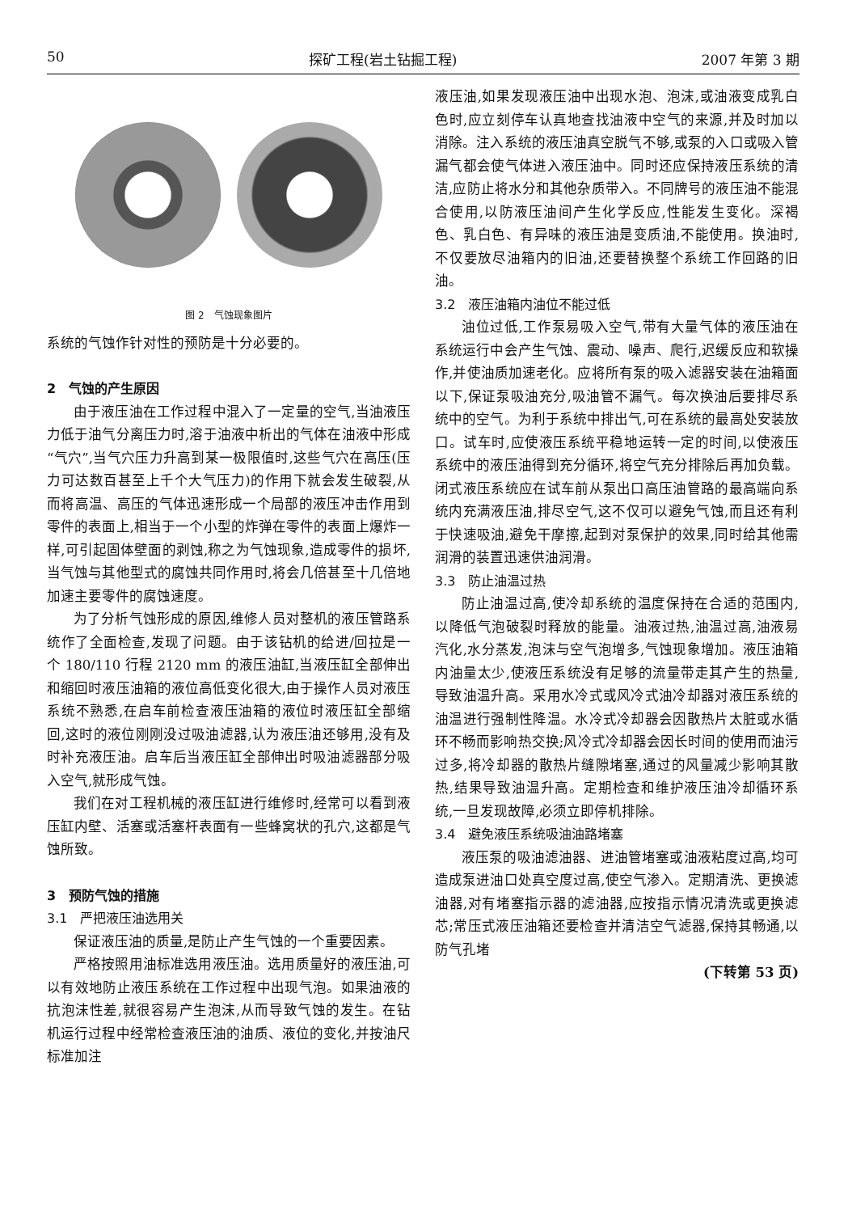50 探矿工程(岩土钻掘工程) 2007 年第 3 期
图 2　气蚀现象图片
系统的气蚀作针对性的预防是十分必要的。
2　气蚀的产生原因
由于液压油在工作过程中混入了一定量的空气,当油液压力低于油气分离压力时,溶于油液中析出的气体在油液中形成“气穴”,当气穴压力升高到某一极限值时,这些气穴在高压(压力可达数百甚至上千个大气压力)的作用下就会发生破裂,从而将高温、高压的气体迅速形成一个局部的液压冲击作用到零件的表面上,相当于一个小型的炸弹在零件的表面上爆炸一样,可引起固体壁面的剥蚀,称之为气蚀现象,造成零件的损坏,当气蚀与其他型式的腐蚀共同作用时,将会几倍甚至十几倍地加速主要零件的腐蚀速度。
为了分析气蚀形成的原因,维修人员对整机的液压管路系统作了全面检查,发现了问题。由于该钻机的给进/回拉是一个 180/110 行程 2120 mm 的液压油缸,当液压缸全部伸出和缩回时液压油箱的液位高低变化很大,由于操作人员对液压系统不熟悉,在启车前检查液压油箱的液位时液压缸全部缩回,这时的液位刚刚没过吸油滤器,认为液压油还够用,没有及时补充液压油。启车后当液压缸全部伸出时吸油滤器部分吸入空气,就形成气蚀。
我们在对工程机械的液压缸进行维修时,经常可以看到液压缸内壁、活塞或活塞杆表面有一些蜂窝状的孔穴,这都是气蚀所致。
3　预防气蚀的措施
3.1　严把液压油选用关
保证液压油的质量,是防止产生气蚀的一个重要因素。
严格按照用油标准选用液压油。选用质量好的液压油,可以有效地防止液压系统在工作过程中出现气泡。如果油液的抗泡沫性差,就很容易产生泡沫,从而导致气蚀的发生。在钻机运行过程中经常检查液压油的油质、液位的变化,并按油尺标准加注
液压油,如果发现液压油中出现水泡、泡沫,或油液变成乳白色时,应立刻停车认真地查找油液中空气的来源,并及时加以消除。注入系统的液压油真空脱气不够,或泵的入口或吸入管漏气都会使气体进入液压油中。同时还应保持液压系统的清洁,应防止将水分和其他杂质带入。不同牌号的液压油不能混合使用,以防液压油间产生化学反应,性能发生变化。深褐色、乳白色、有异味的液压油是变质油,不能使用。换油时,不仅要放尽油箱内的旧油,还要替换整个系统工作回路的旧油。
3.2　液压油箱内油位不能过低
油位过低,工作泵易吸入空气,带有大量气体的液压油在系统运行中会产生气蚀、震动、噪声、爬行,迟缓反应和软操作,并使油质加速老化。应将所有泵的吸入滤器安装在油箱面以下,保证泵吸油充分,吸油管不漏气。每次换油后要排尽系统中的空气。为利于系统中排出气,可在系统的最高处安装放口。试车时,应使液压系统平稳地运转一定的时间,以使液压系统中的液压油得到充分循环,将空气充分排除后再加负载。闭式液压系统应在试车前从泵出口高压油管路的最高端向系统内充满液压油,排尽空气,这不仅可以避免气蚀,而且还有利于快速吸油,避免干摩擦,起到对泵保护的效果,同时给其他需润滑的装置迅速供油润滑。
3.3　防止油温过热
防止油温过高,使冷却系统的温度保持在合适的范围内,以降低气泡破裂时释放的能量。油液过热,油温过高,油液易汽化,水分蒸发,泡沫与空气泡增多,气蚀现象增加。液压油箱内油量太少,使液压系统没有足够的流量带走其产生的热量,导致油温升高。采用水冷式或风冷式油冷却器对液压系统的油温进行强制性降温。水冷式冷却器会因散热片太脏或水循环不畅而影响热交换;风冷式冷却器会因长时间的使用而油污过多,将冷却器的散热片缝隙堵塞,通过的风量减少影响其散热,结果导致油温升高。定期检查和维护液压油冷却循环系统,一旦发现故障,必须立即停机排除。
3.4　避免液压系统吸油油路堵塞
液压泵的吸油滤油器、进油管堵塞或油液粘度过高,均可造成泵进油口处真空度过高,使空气渗入。定期清洗、更换滤油器,对有堵塞指示器的滤油器,应按指示情况清洗或更换滤芯;常压式液压油箱还要检查并清洁空气滤器,保持其畅通,以防气孔堵
(下转第 53 页)